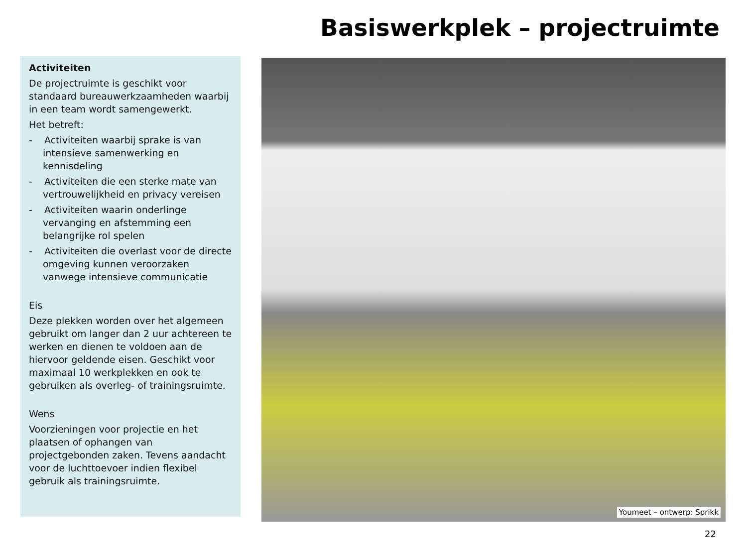Basiswerkplek – projectruimte
Activiteiten
De projectruimte is geschikt voor standaard bureauwerkzaamheden waarbij in een team wordt samengewerkt.
Het betreft:
- Activiteiten waarbij sprake is van intensieve samenwerking en kennisdeling
- Activiteiten die een sterke mate van vertrouwelijkheid en privacy vereisen
- Activiteiten waarin onderlinge vervanging en afstemming een belangrijke rol spelen
- Activiteiten die overlast voor de directe omgeving kunnen veroorzaken vanwege intensieve communicatie
Eis
Deze plekken worden over het algemeen gebruikt om langer dan 2 uur achtereen te werken en dienen te voldoen aan de hiervoor geldende eisen. Geschikt voor maximaal 10 werkplekken en ook te gebruiken als overleg- of trainingsruimte.
Wens
Voorzieningen voor projectie en het plaatsen of ophangen van projectgebonden zaken. Tevens aandacht voor de luchttoevoer indien flexibel gebruik als trainingsruimte.
Youmeet – ontwerp: Sprikk
22